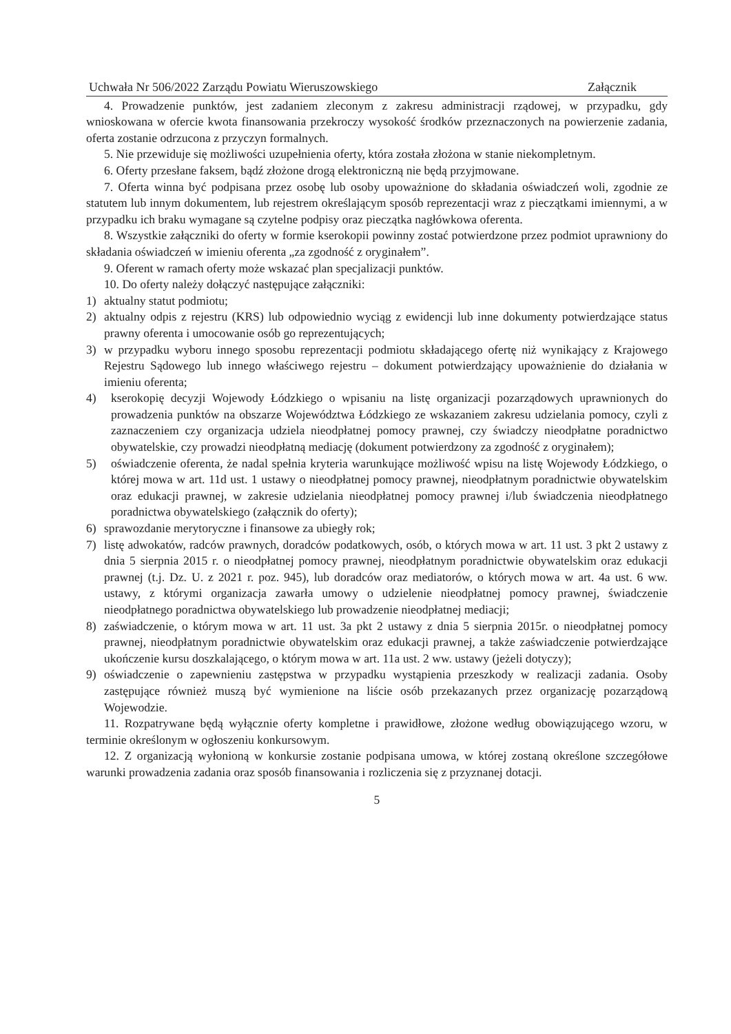Uchwała Nr 506/2022 Zarządu Powiatu Wieruszowskiego Załącznik
4. Prowadzenie punktów, jest zadaniem zleconym z zakresu administracji rządowej, w przypadku, gdy wnioskowana w ofercie kwota finansowania przekroczy wysokość środków przeznaczonych na powierzenie zadania, oferta zostanie odrzucona z przyczyn formalnych.
5. Nie przewiduje się możliwości uzupełnienia oferty, która została złożona w stanie niekompletnym.
6. Oferty przesłane faksem, bądź złożone drogą elektroniczną nie będą przyjmowane.
7. Oferta winna być podpisana przez osobę lub osoby upoważnione do składania oświadczeń woli, zgodnie ze statutem lub innym dokumentem, lub rejestrem określającym sposób reprezentacji wraz z pieczątkami imiennymi, a w przypadku ich braku wymagane są czytelne podpisy oraz pieczątka nagłówkowa oferenta.
8. Wszystkie załączniki do oferty w formie kserokopii powinny zostać potwierdzone przez podmiot uprawniony do składania oświadczeń w imieniu oferenta „za zgodność z oryginałem”.
9. Oferent w ramach oferty może wskazać plan specjalizacji punktów.
10. Do oferty należy dołączyć następujące załączniki:
1) aktualny statut podmiotu;
2) aktualny odpis z rejestru (KRS) lub odpowiednio wyciąg z ewidencji lub inne dokumenty potwierdzające status prawny oferenta i umocowanie osób go reprezentujących;
3) w przypadku wyboru innego sposobu reprezentacji podmiotu składającego ofertę niż wynikający z Krajowego Rejestru Sądowego lub innego właściwego rejestru – dokument potwierdzający upoważnienie do działania w imieniu oferenta;
4) kserokopię decyzji Wojewody Łódzkiego o wpisaniu na listę organizacji pozarządowych uprawnionych do prowadzenia punktów na obszarze Województwa Łódzkiego ze wskazaniem zakresu udzielania pomocy, czyli z zaznaczeniem czy organizacja udziela nieodpłatnej pomocy prawnej, czy świadczy nieodpłatne poradnictwo obywatelskie, czy prowadzi nieodpłatną mediację (dokument potwierdzony za zgodność z oryginałem);
5) oświadczenie oferenta, że nadal spełnia kryteria warunkujące możliwość wpisu na listę Wojewody Łódzkiego, o której mowa w art. 11d ust. 1 ustawy o nieodpłatnej pomocy prawnej, nieodpłatnym poradnictwie obywatelskim oraz edukacji prawnej, w zakresie udzielania nieodpłatnej pomocy prawnej i/lub świadczenia nieodpłatnego poradnictwa obywatelskiego (załącznik do oferty);
6) sprawozdanie merytoryczne i finansowe za ubiegły rok;
7) listę adwokatów, radców prawnych, doradców podatkowych, osób, o których mowa w art. 11 ust. 3 pkt 2 ustawy z dnia 5 sierpnia 2015 r. o nieodpłatnej pomocy prawnej, nieodpłatnym poradnictwie obywatelskim oraz edukacji prawnej (t.j. Dz. U. z 2021 r. poz. 945), lub doradców oraz mediatorów, o których mowa w art. 4a ust. 6 ww. ustawy, z którymi organizacja zawarła umowy o udzielenie nieodpłatnej pomocy prawnej, świadczenie nieodpłatnego poradnictwa obywatelskiego lub prowadzenie nieodpłatnej mediacji;
8) zaświadczenie, o którym mowa w art. 11 ust. 3a pkt 2 ustawy z dnia 5 sierpnia 2015r. o nieodpłatnej pomocy prawnej, nieodpłatnym poradnictwie obywatelskim oraz edukacji prawnej, a także zaświadczenie potwierdzające ukończenie kursu doszkalającego, o którym mowa w art. 11a ust. 2 ww. ustawy (jeżeli dotyczy);
9) oświadczenie o zapewnieniu zastępstwa w przypadku wystąpienia przeszkody w realizacji zadania. Osoby zastępujące również muszą być wymienione na liście osób przekazanych przez organizację pozarządową Wojewodzie.
11. Rozpatrywane będą wyłącznie oferty kompletne i prawidłowe, złożone według obowiązującego wzoru, w terminie określonym w ogłoszeniu konkursowym.
12. Z organizacją wyłonioną w konkursie zostanie podpisana umowa, w której zostaną określone szczegółowe warunki prowadzenia zadania oraz sposób finansowania i rozliczenia się z przyznanej dotacji.
5